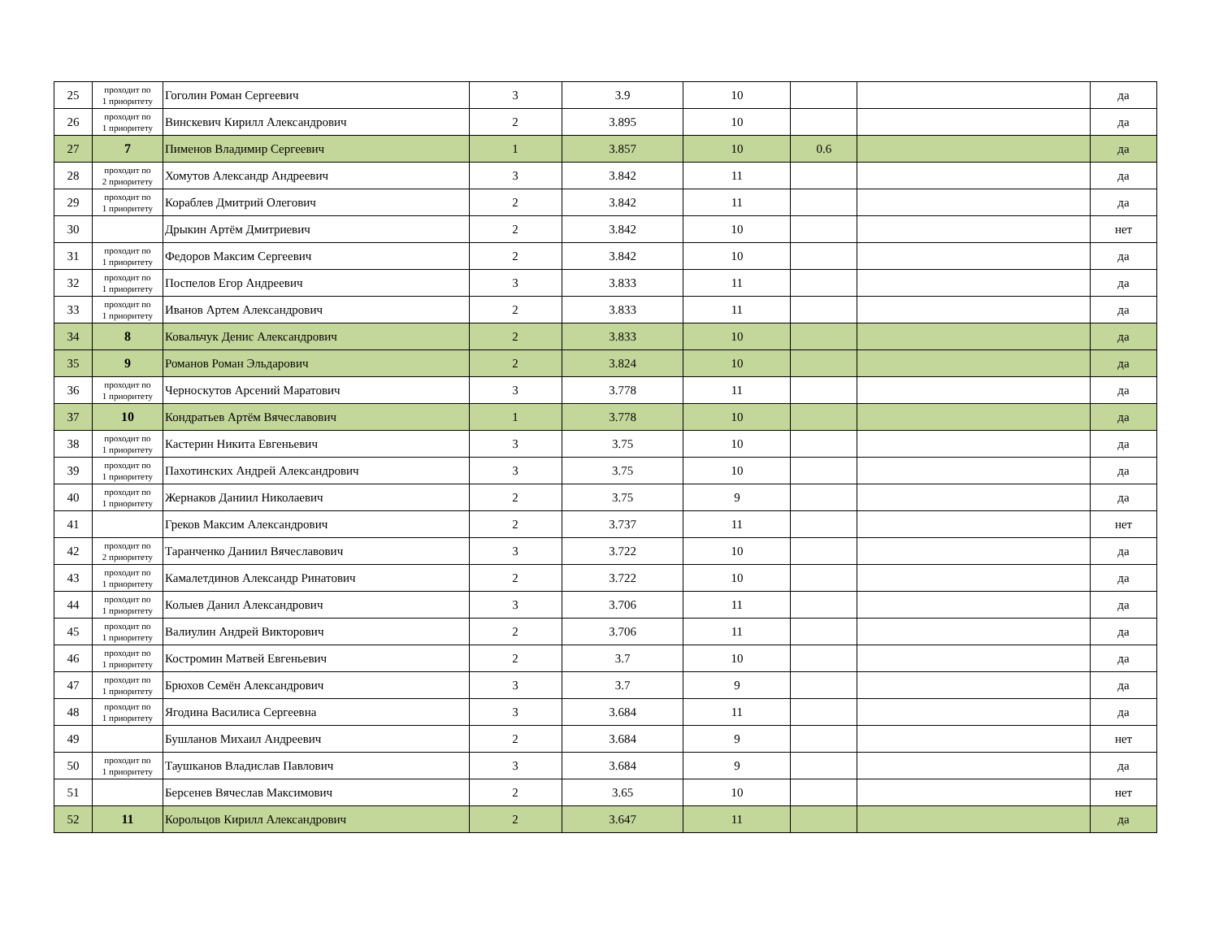| 25 | проходит по 1 приоритету | Гоголин Роман Сергеевич | 3 | 3.9 | 10 | | | да |
| 26 | проходит по 1 приоритету | Винскевич Кирилл Александрович | 2 | 3.895 | 10 | | | да |
| 27 | 7 | Пименов Владимир Сергеевич | 1 | 3.857 | 10 | 0.6 | | да |
| 28 | проходит по 2 приоритету | Хомутов Александр Андреевич | 3 | 3.842 | 11 | | | да |
| 29 | проходит по 1 приоритету | Кораблев Дмитрий Олегович | 2 | 3.842 | 11 | | | да |
| 30 | | Дрыкин Артём Дмитриевич | 2 | 3.842 | 10 | | | нет |
| 31 | проходит по 1 приоритету | Федоров Максим Сергеевич | 2 | 3.842 | 10 | | | да |
| 32 | проходит по 1 приоритету | Поспелов Егор Андреевич | 3 | 3.833 | 11 | | | да |
| 33 | проходит по 1 приоритету | Иванов Артем Александрович | 2 | 3.833 | 11 | | | да |
| 34 | 8 | Ковальчук Денис Александрович | 2 | 3.833 | 10 | | | да |
| 35 | 9 | Романов Роман Эльдарович | 2 | 3.824 | 10 | | | да |
| 36 | проходит по 1 приоритету | Черноскутов Арсений Маратович | 3 | 3.778 | 11 | | | да |
| 37 | 10 | Кондратьев Артём Вячеславович | 1 | 3.778 | 10 | | | да |
| 38 | проходит по 1 приоритету | Кастерин Никита Евгеньевич | 3 | 3.75 | 10 | | | да |
| 39 | проходит по 1 приоритету | Пахотинских Андрей Александрович | 3 | 3.75 | 10 | | | да |
| 40 | проходит по 1 приоритету | Жернаков Даниил Николаевич | 2 | 3.75 | 9 | | | да |
| 41 | | Греков Максим Александрович | 2 | 3.737 | 11 | | | нет |
| 42 | проходит по 2 приоритету | Таранченко Даниил Вячеславович | 3 | 3.722 | 10 | | | да |
| 43 | проходит по 1 приоритету | Камалетдинов Александр Ринатович | 2 | 3.722 | 10 | | | да |
| 44 | проходит по 1 приоритету | Колыев Данил Александрович | 3 | 3.706 | 11 | | | да |
| 45 | проходит по 1 приоритету | Валиулин Андрей Викторович | 2 | 3.706 | 11 | | | да |
| 46 | проходит по 1 приоритету | Костромин Матвей Евгеньевич | 2 | 3.7 | 10 | | | да |
| 47 | проходит по 1 приоритету | Брюхов Семён Александрович | 3 | 3.7 | 9 | | | да |
| 48 | проходит по 1 приоритету | Ягодина Василиса Сергеевна | 3 | 3.684 | 11 | | | да |
| 49 | | Бушланов Михаил Андреевич | 2 | 3.684 | 9 | | | нет |
| 50 | проходит по 1 приоритету | Таушканов Владислав Павлович | 3 | 3.684 | 9 | | | да |
| 51 | | Берсенев Вячеслав Максимович | 2 | 3.65 | 10 | | | нет |
| 52 | 11 | Корольцов Кирилл Александрович | 2 | 3.647 | 11 | | | да |